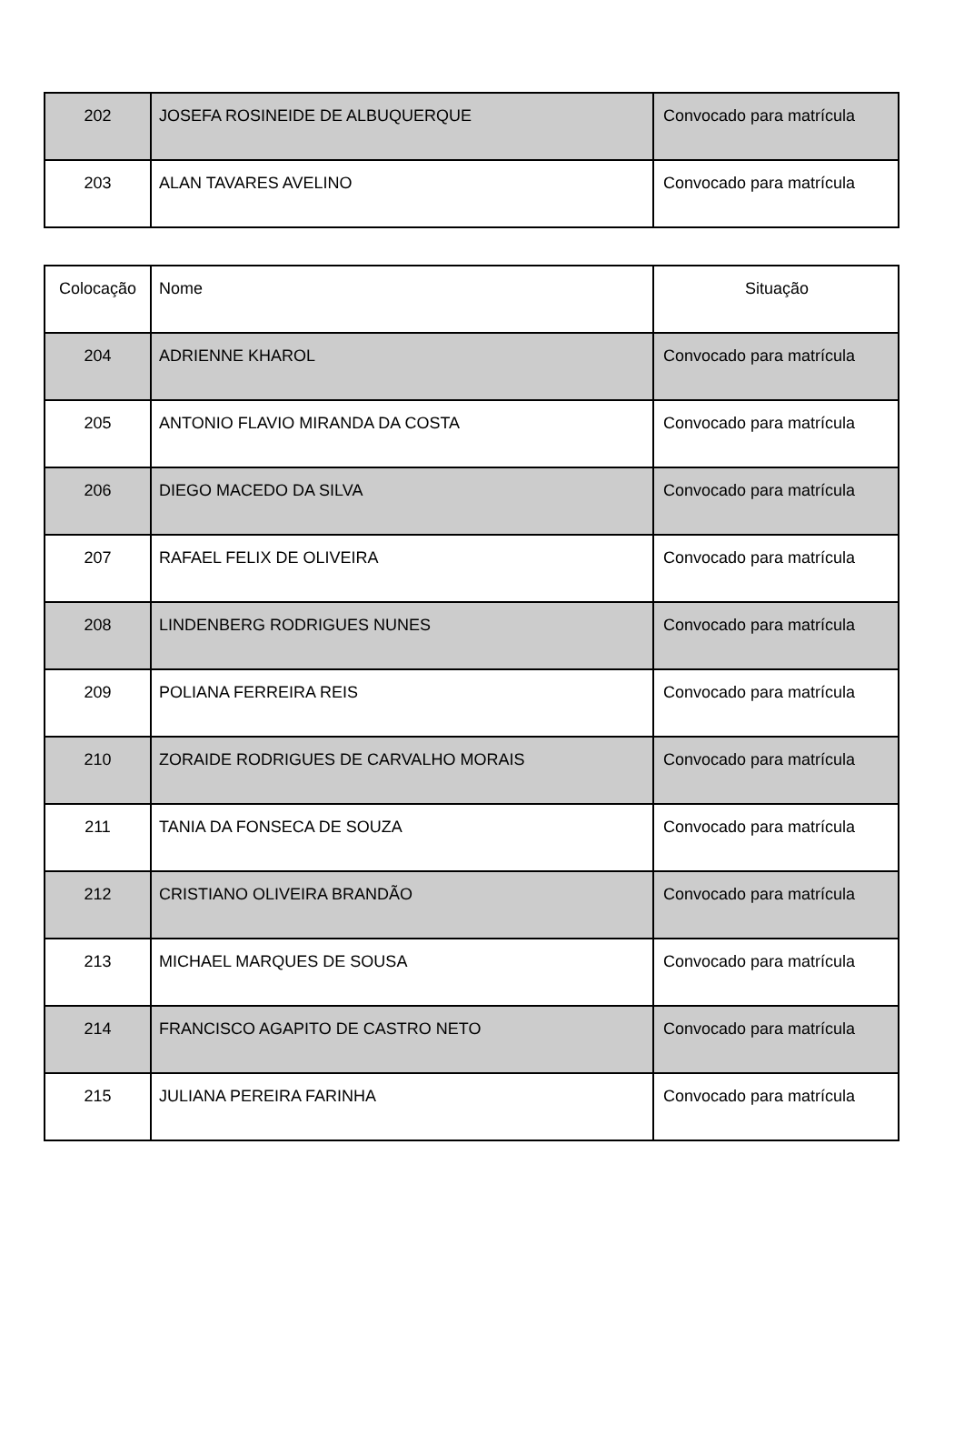| 202 | JOSEFA ROSINEIDE DE ALBUQUERQUE | Convocado para matrícula |
| 203 | ALAN TAVARES AVELINO | Convocado para matrícula |
| Colocação | Nome | Situação |
| 204 | ADRIENNE KHAROL | Convocado para matrícula |
| 205 | ANTONIO FLAVIO MIRANDA DA COSTA | Convocado para matrícula |
| 206 | DIEGO MACEDO DA SILVA | Convocado para matrícula |
| 207 | RAFAEL FELIX DE OLIVEIRA | Convocado para matrícula |
| 208 | LINDENBERG RODRIGUES NUNES | Convocado para matrícula |
| 209 | POLIANA FERREIRA REIS | Convocado para matrícula |
| 210 | ZORAIDE RODRIGUES DE CARVALHO MORAIS | Convocado para matrícula |
| 211 | TANIA DA FONSECA DE SOUZA | Convocado para matrícula |
| 212 | CRISTIANO OLIVEIRA BRANDÃO | Convocado para matrícula |
| 213 | MICHAEL MARQUES DE SOUSA | Convocado para matrícula |
| 214 | FRANCISCO AGAPITO DE CASTRO NETO | Convocado para matrícula |
| 215 | JULIANA PEREIRA FARINHA | Convocado para matrícula |